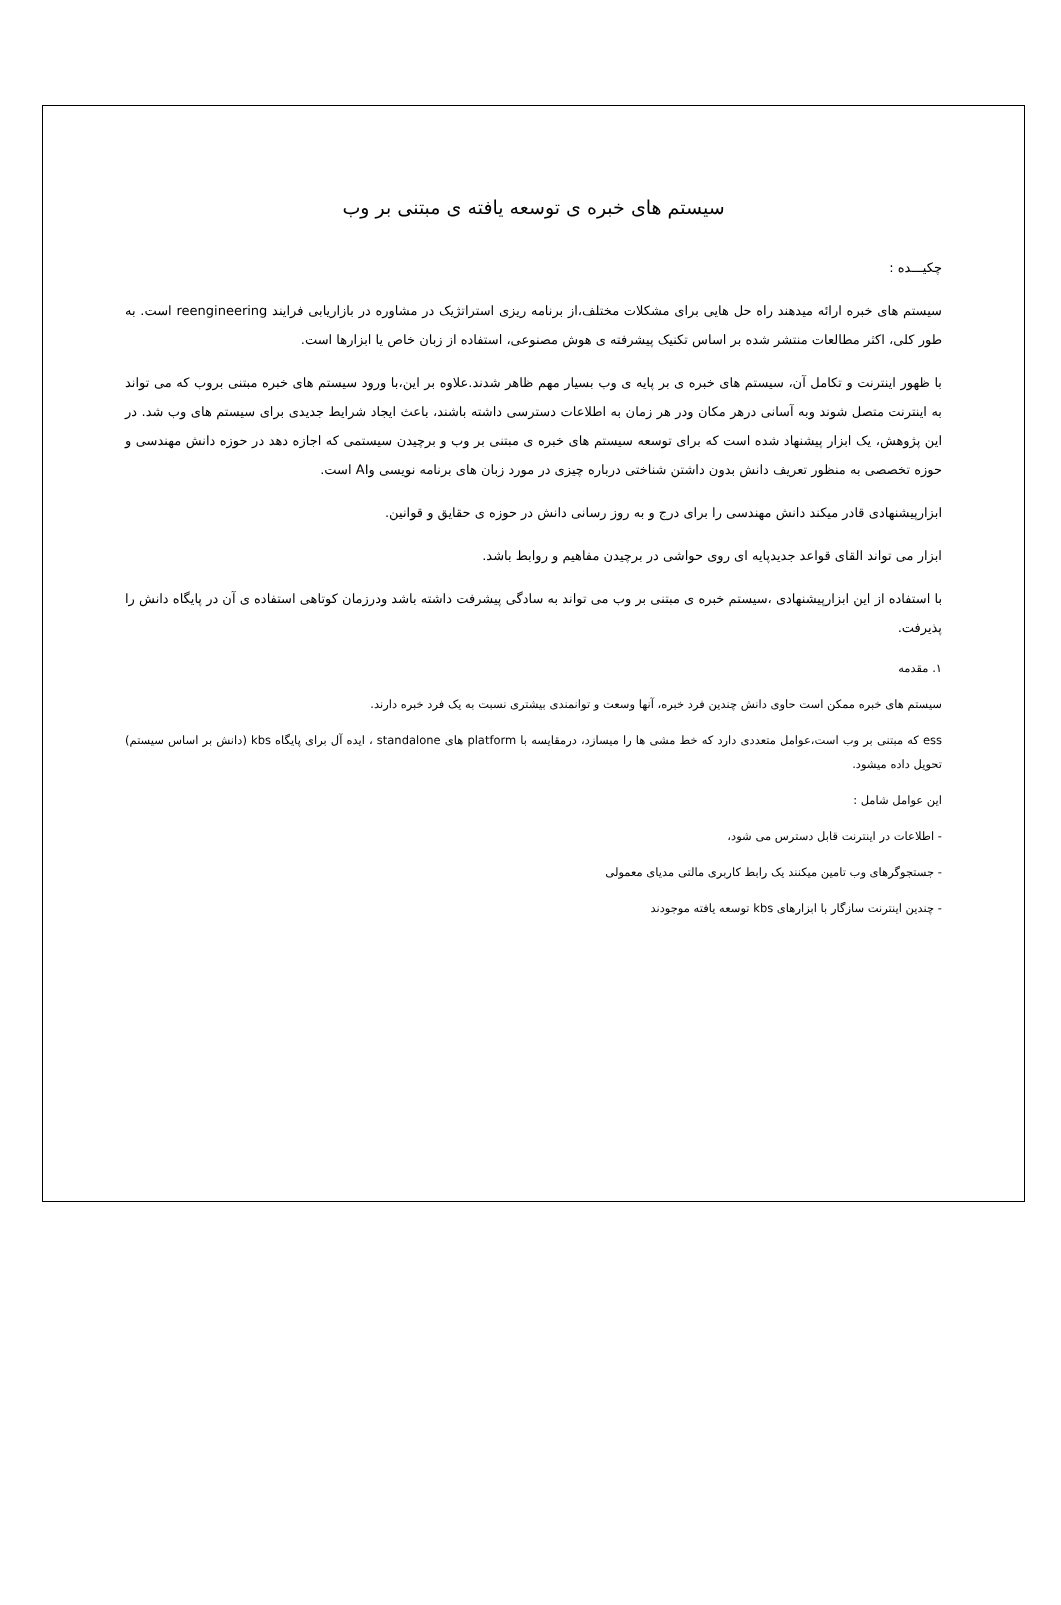سیستم های خبره ی توسعه یافته ی مبتنی بر وب
چکیـــده :
سیستم های خبره ارائه میدهند راه حل هایی برای مشکلات مختلف،از برنامه ریزی استراتژیک در مشاوره در بازاریابی فرایند reengineering است. به طور کلی، اکثر مطالعات منتشر شده بر اساس تکنیک پیشرفته ی هوش مصنوعی، استفاده از زبان خاص یا ابزارها است.
با ظهور اینترنت و تکامل آن، سیستم های خبره ی بر پایه ی وب بسیار مهم ظاهر شدند.علاوه بر این،با ورود سیستم های خبره مبتنی بروب که می تواند به اینترنت متصل شوند وبه آسانی درهر مکان ودر هر زمان به اطلاعات دسترسی داشته باشند، باعث ایجاد شرایط جدیدی برای سیستم های وب شد. در این پژوهش، یک ابزار پیشنهاد شده است که برای توسعه سیستم های خبره ی مبتنی بر وب و برچیدن سیستمی که اجازه دهد در حوزه دانش مهندسی و حوزه تخصصی به منظور تعریف دانش بدون داشتن شناختی درباره چیزی در مورد زبان های برنامه نویسی وAI است.
ابزارپیشنهادی قادر میکند دانش مهندسی را برای درج و به روز رسانی دانش در حوزه ی حقایق و قوانین.
ابزار می تواند القای قواعد جدیدپایه ای روی حواشی در برچیدن مفاهیم و روابط باشد.
با استفاده از این ابزارپیشنهادی ،سیستم خبره ی مبتنی بر وب می تواند به سادگی پیشرفت داشته باشد ودرزمان کوتاهی استفاده ی آن در پایگاه دانش را پذیرفت.
۱. مقدمه
سیستم های خبره ممکن است حاوی دانش چندین فرد خبره، آنها وسعت و توانمندی بیشتری نسبت به یک فرد خبره دارند.
ess که مبتنی بر وب است،عوامل متعددی دارد که خط مشی ها را میسازد، درمقایسه با platform های standalone ، ایده آل برای پایگاه kbs (دانش بر اساس سیستم) تحویل داده میشود.
این عوامل شامل :
- اطلاعات در اینترنت قابل دسترس می شود،
- جستجوگرهای وب تامین میکنند یک رابط کاربری مالتی مدیای معمولی
- چندین اینترنت سازگار با ابزارهای kbs توسعه یافته موجودند